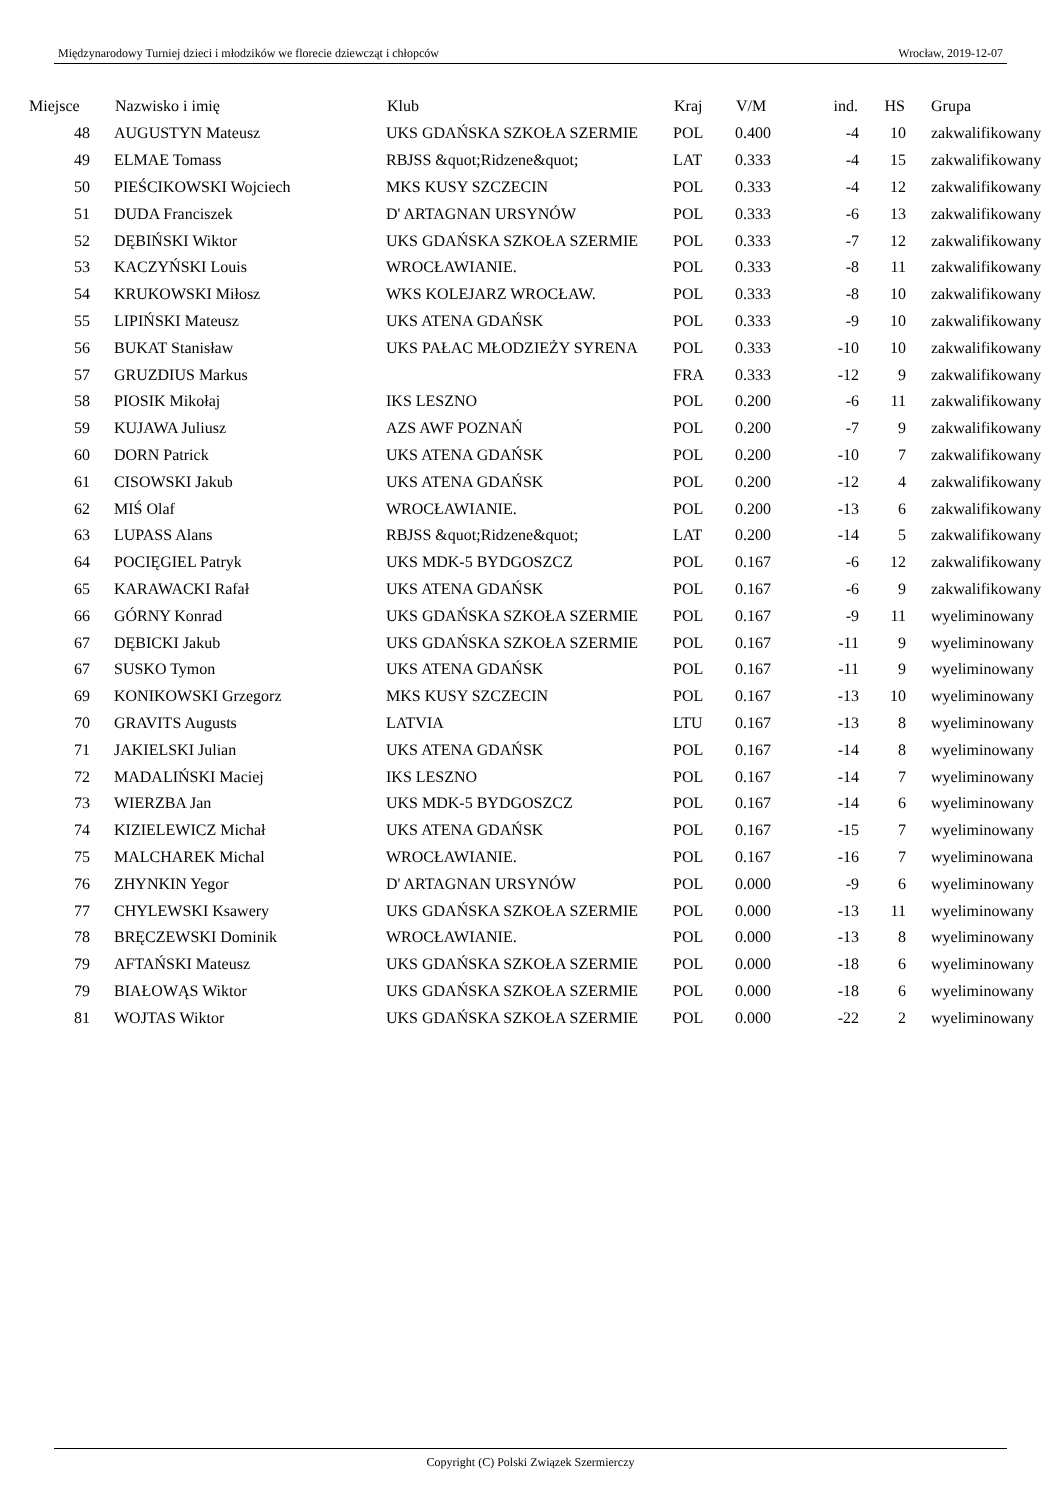Międzynarodowy Turniej dzieci i młodzików we florecie dziewcząt i chłopców Wrocław, 2019-12-07
| Miejsce | | Nazwisko i imię | Klub | Kraj | V/M | ind. | HS | Grupa |
| --- | --- | --- | --- | --- | --- | --- | --- | --- |
| 48 | | AUGUSTYN Mateusz | UKS GDAŃSKA SZKOŁA SZERMIE | POL | 0.400 | -4 | 10 | zakwalifikowany |
| 49 | | ELMAE Tomass | RBJSS &quot;Ridzene&quot; | LAT | 0.333 | -4 | 15 | zakwalifikowany |
| 50 | | PIEŚCIKOWSKI Wojciech | MKS KUSY SZCZECIN | POL | 0.333 | -4 | 12 | zakwalifikowany |
| 51 | | DUDA Franciszek | D' ARTAGNAN URSYNÓW | POL | 0.333 | -6 | 13 | zakwalifikowany |
| 52 | | DĘBIŃSKI Wiktor | UKS GDAŃSKA SZKOŁA SZERMIE | POL | 0.333 | -7 | 12 | zakwalifikowany |
| 53 | | KACZYŃSKI Louis | WROCŁAWIANIE. | POL | 0.333 | -8 | 11 | zakwalifikowany |
| 54 | | KRUKOWSKI Miłosz | WKS KOLEJARZ WROCŁAW. | POL | 0.333 | -8 | 10 | zakwalifikowany |
| 55 | | LIPIŃSKI Mateusz | UKS ATENA GDAŃSK | POL | 0.333 | -9 | 10 | zakwalifikowany |
| 56 | | BUKAT Stanisław | UKS PAŁAC MŁODZIEŻY SYRENA | POL | 0.333 | -10 | 10 | zakwalifikowany |
| 57 | | GRUZDIUS Markus | | FRA | 0.333 | -12 | 9 | zakwalifikowany |
| 58 | | PIOSIK Mikołaj | IKS LESZNO | POL | 0.200 | -6 | 11 | zakwalifikowany |
| 59 | | KUJAWA Juliusz | AZS AWF POZNAŃ | POL | 0.200 | -7 | 9 | zakwalifikowany |
| 60 | | DORN Patrick | UKS ATENA GDAŃSK | POL | 0.200 | -10 | 7 | zakwalifikowany |
| 61 | | CISOWSKI Jakub | UKS ATENA GDAŃSK | POL | 0.200 | -12 | 4 | zakwalifikowany |
| 62 | | MIŚ Olaf | WROCŁAWIANIE. | POL | 0.200 | -13 | 6 | zakwalifikowany |
| 63 | | LUPASS Alans | RBJSS &quot;Ridzene&quot; | LAT | 0.200 | -14 | 5 | zakwalifikowany |
| 64 | | POCIĘGIEL Patryk | UKS MDK-5 BYDGOSZCZ | POL | 0.167 | -6 | 12 | zakwalifikowany |
| 65 | | KARAWACKI Rafał | UKS ATENA GDAŃSK | POL | 0.167 | -6 | 9 | zakwalifikowany |
| 66 | | GÓRNY Konrad | UKS GDAŃSKA SZKOŁA SZERMIE | POL | 0.167 | -9 | 11 | wyeliminowany |
| 67 | | DĘBICKI Jakub | UKS GDAŃSKA SZKOŁA SZERMIE | POL | 0.167 | -11 | 9 | wyeliminowany |
| 67 | | SUSKO Tymon | UKS ATENA GDAŃSK | POL | 0.167 | -11 | 9 | wyeliminowany |
| 69 | | KONIKOWSKI Grzegorz | MKS KUSY SZCZECIN | POL | 0.167 | -13 | 10 | wyeliminowany |
| 70 | | GRAVITS Augusts | LATVIA | LTU | 0.167 | -13 | 8 | wyeliminowany |
| 71 | | JAKIELSKI Julian | UKS ATENA GDAŃSK | POL | 0.167 | -14 | 8 | wyeliminowany |
| 72 | | MADALIŃSKI Maciej | IKS LESZNO | POL | 0.167 | -14 | 7 | wyeliminowany |
| 73 | | WIERZBA Jan | UKS MDK-5 BYDGOSZCZ | POL | 0.167 | -14 | 6 | wyeliminowany |
| 74 | | KIZIELEWICZ Michał | UKS ATENA GDAŃSK | POL | 0.167 | -15 | 7 | wyeliminowany |
| 75 | | MALCHAREK Michal | WROCŁAWIANIE. | POL | 0.167 | -16 | 7 | wyeliminowana |
| 76 | | ZHYNKIN Yegor | D' ARTAGNAN URSYNÓW | POL | 0.000 | -9 | 6 | wyeliminowany |
| 77 | | CHYLEWSKI Ksawery | UKS GDAŃSKA SZKOŁA SZERMIE | POL | 0.000 | -13 | 11 | wyeliminowany |
| 78 | | BRĘCZEWSKI Dominik | WROCŁAWIANIE. | POL | 0.000 | -13 | 8 | wyeliminowany |
| 79 | | AFTAŃSKI Mateusz | UKS GDAŃSKA SZKOŁA SZERMIE | POL | 0.000 | -18 | 6 | wyeliminowany |
| 79 | | BIAŁOWĄS Wiktor | UKS GDAŃSKA SZKOŁA SZERMIE | POL | 0.000 | -18 | 6 | wyeliminowany |
| 81 | | WOJTAS Wiktor | UKS GDAŃSKA SZKOŁA SZERMIE | POL | 0.000 | -22 | 2 | wyeliminowany |
Copyright (C) Polski Związek Szermierczy